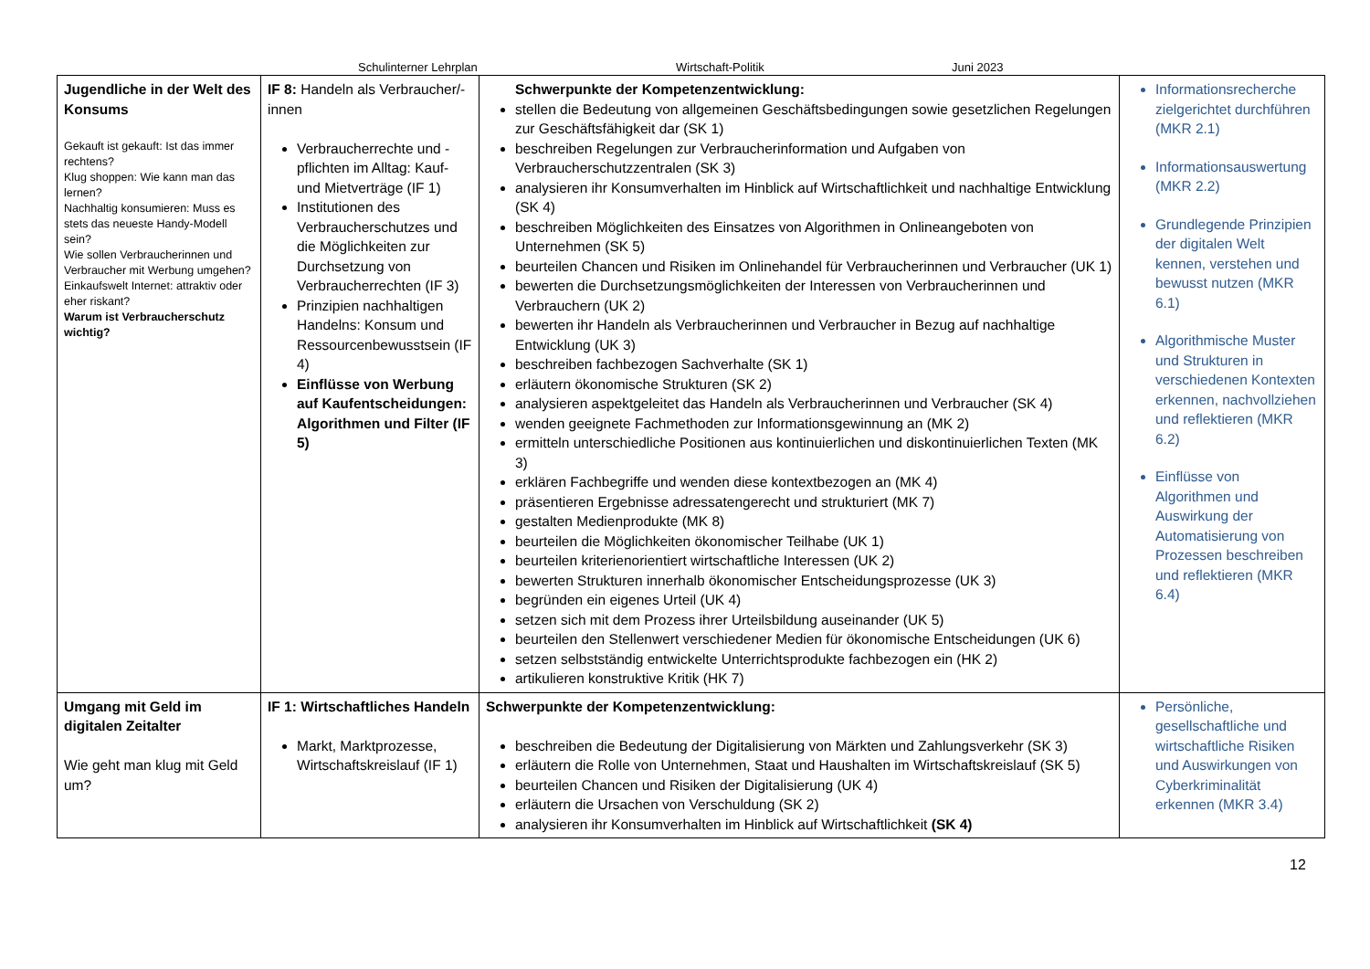Schulinterner Lehrplan Wirtschaft-Politik Juni 2023
| Jugendliche in der Welt des Konsums Gekauft ist gekauft: Ist das immer rechtens? Klug shoppen: Wie kann man das lernen? Nachhaltig konsumieren: Muss es stets das neueste Handy-Modell sein? Wie sollen Verbraucherinnen und Verbraucher mit Werbung umgehen? Einkaufswelt Internet: attraktiv oder eher riskant? Warum ist Verbraucherschutz wichtig? | IF 8: Handeln als Verbraucher/-innen Verbraucherrechte und -pflichten im Alltag: Kauf- und Mietverträge (IF 1) Institutionen des Verbraucherschutzes und die Möglichkeiten zur Durchsetzung von Verbraucherrechten (IF 3) Prinzipien nachhaltigen Handelns: Konsum und Ressourcenbewusstsein (IF 4) Einflüsse von Werbung auf Kaufentscheidungen: Algorithmen und Filter (IF 5) | Schwerpunkte der Kompetenzentwicklung: stellen die Bedeutung von allgemeinen Geschäftsbedingungen sowie gesetzlichen Regelungen zur Geschäftsfähigkeit dar (SK 1) beschreiben Regelungen zur Verbraucherinformation und Aufgaben von Verbraucherschutzzentralen (SK 3) analysieren ihr Konsumverhalten im Hinblick auf Wirtschaftlichkeit und nachhaltige Entwicklung (SK 4) beschreiben Möglichkeiten des Einsatzes von Algorithmen in Onlineangeboten von Unternehmen (SK 5) beurteilen Chancen und Risiken im Onlinehandel für Verbraucherinnen und Verbraucher (UK 1) bewerten die Durchsetzungsmöglichkeiten der Interessen von Verbraucherinnen und Verbrauchern (UK 2) bewerten ihr Handeln als Verbraucherinnen und Verbraucher in Bezug auf nachhaltige Entwicklung (UK 3) beschreiben fachbezogen Sachverhalte (SK 1) erläutern ökonomische Strukturen (SK 2) analysieren aspektgeleitet das Handeln als Verbraucherinnen und Verbraucher (SK 4) wenden geeignete Fachmethoden zur Informationsgewinnung an (MK 2) ermitteln unterschiedliche Positionen aus kontinuierlichen und diskontinuierlichen Texten (MK 3) erklären Fachbegriffe und wenden diese kontextbezogen an (MK 4) präsentieren Ergebnisse adressatengerecht und strukturiert (MK 7) gestalten Medienprodukte (MK 8) beurteilen die Möglichkeiten ökonomischer Teilhabe (UK 1) beurteilen kriterienorientiert wirtschaftliche Interessen (UK 2) bewerten Strukturen innerhalb ökonomischer Entscheidungsprozesse (UK 3) begründen ein eigenes Urteil (UK 4) setzen sich mit dem Prozess ihrer Urteilsbildung auseinander (UK 5) beurteilen den Stellenwert verschiedener Medien für ökonomische Entscheidungen (UK 6) setzen selbstständig entwickelte Unterrichtsprodukte fachbezogen ein (HK 2) artikulieren konstruktive Kritik (HK 7) | Informationsrecherche zielgerichtet durchführen (MKR 2.1) Informationsauswertung (MKR 2.2) Grundlegende Prinzipien der digitalen Welt kennen, verstehen und bewusst nutzen (MKR 6.1) Algorithmische Muster und Strukturen in verschiedenen Kontexten erkennen, nachvollziehen und reflektieren (MKR 6.2) Einflüsse von Algorithmen und Auswirkung der Automatisierung von Prozessen beschreiben und reflektieren (MKR 6.4) |
| Umgang mit Geld im digitalen Zeitalter Wie geht man klug mit Geld um? | IF 1: Wirtschaftliches Handeln Markt, Marktprozesse, Wirtschaftskreislauf (IF 1) | Schwerpunkte der Kompetenzentwicklung: beschreiben die Bedeutung der Digitalisierung von Märkten und Zahlungsverkehr (SK 3) erläutern die Rolle von Unternehmen, Staat und Haushalten im Wirtschaftskreislauf (SK 5) beurteilen Chancen und Risiken der Digitalisierung (UK 4) erläutern die Ursachen von Verschuldung (SK 2) analysieren ihr Konsumverhalten im Hinblick auf Wirtschaftlichkeit (SK 4) | Persönliche, gesellschaftliche und wirtschaftliche Risiken und Auswirkungen von Cyberkriminalität erkennen (MKR 3.4) |
12